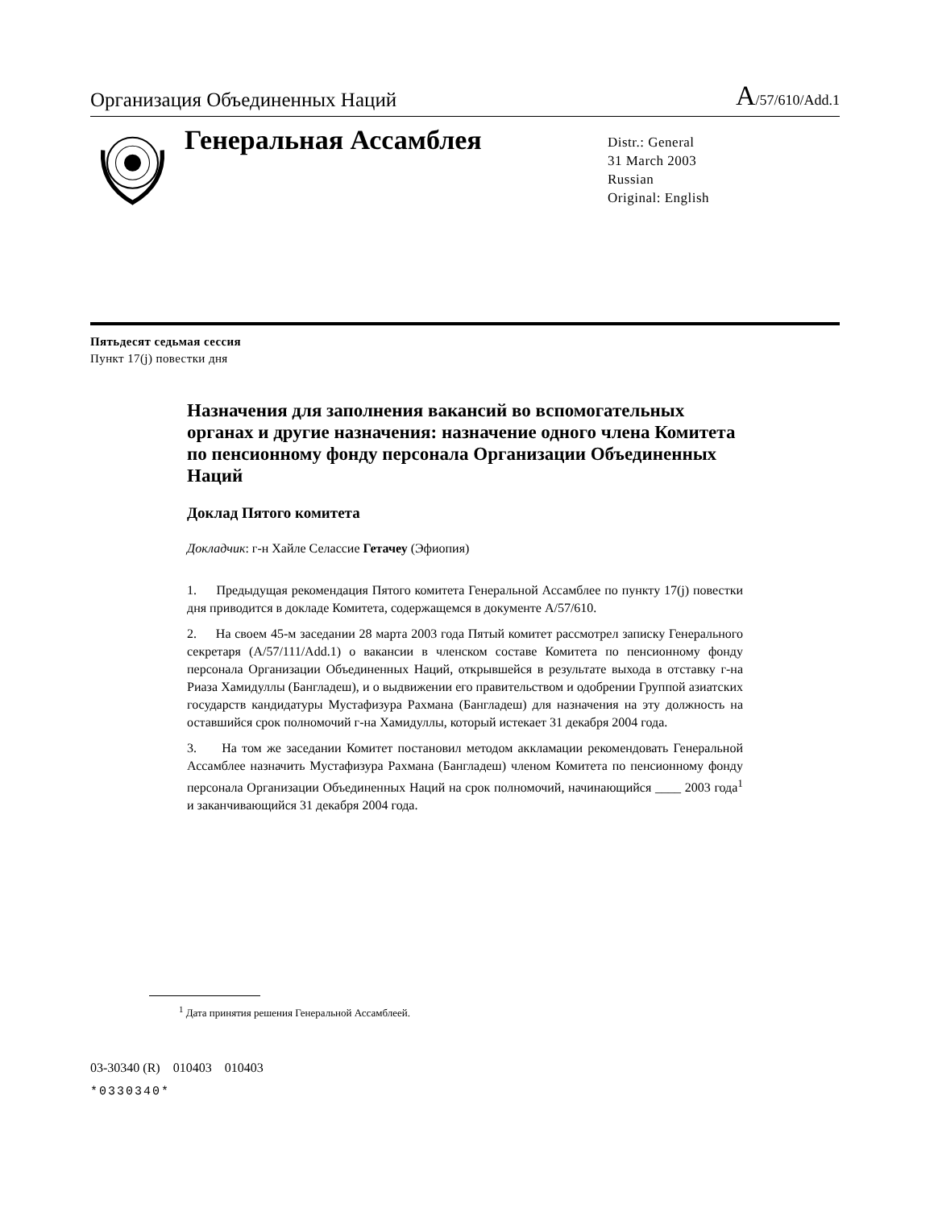Организация Объединенных Наций A/57/610/Add.1
Генеральная Ассамблея
Distr.: General
31 March 2003
Russian
Original: English
Пятьдесят седьмая сессия
Пункт 17(j) повестки дня
Назначения для заполнения вакансий во вспомогательных органах и другие назначения: назначение одного члена Комитета по пенсионному фонду персонала Организации Объединенных Наций
Доклад Пятого комитета
Докладчик: г-н Хайле Селассие Гетачеу (Эфиопия)
1. Предыдущая рекомендация Пятого комитета Генеральной Ассамблее по пункту 17(j) повестки дня приводится в докладе Комитета, содержащемся в документе A/57/610.
2. На своем 45-м заседании 28 марта 2003 года Пятый комитет рассмотрел записку Генерального секретаря (A/57/111/Add.1) о вакансии в членском составе Комитета по пенсионному фонду персонала Организации Объединенных Наций, открывшейся в результате выхода в отставку г-на Риаза Хамидуллы (Бангладеш), и о выдвижении его правительством и одобрении Группой азиатских государств кандидатуры Мустафизура Рахмана (Бангладеш) для назначения на эту должность на оставшийся срок полномочий г-на Хамидуллы, который истекает 31 декабря 2004 года.
3. На том же заседании Комитет постановил методом аккламации рекомендовать Генеральной Ассамблее назначить Мустафизура Рахмана (Бангладеш) членом Комитета по пенсионному фонду персонала Организации Объединенных Наций на срок полномочий, начинающийся ____ 2003 года<sup>1</sup> и заканчивающийся 31 декабря 2004 года.
<sup>1</sup> Дата принятия решения Генеральной Ассамблеей.
03-30340 (R) 010403 010403
*0330340*